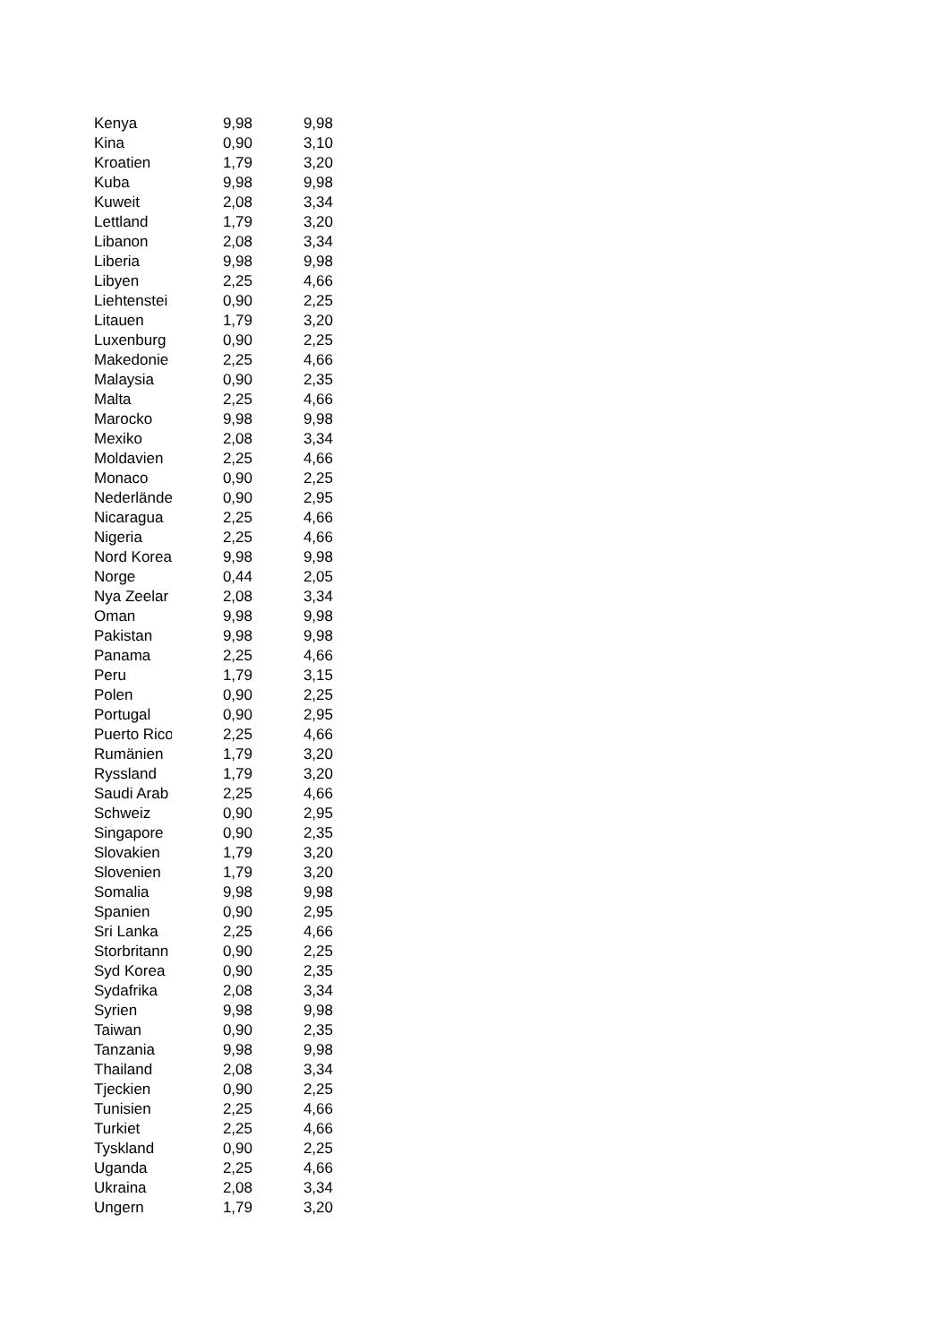| Kenya | 9,98 | 9,98 |
| Kina | 0,90 | 3,10 |
| Kroatien | 1,79 | 3,20 |
| Kuba | 9,98 | 9,98 |
| Kuweit | 2,08 | 3,34 |
| Lettland | 1,79 | 3,20 |
| Libanon | 2,08 | 3,34 |
| Liberia | 9,98 | 9,98 |
| Libyen | 2,25 | 4,66 |
| Liehtenstei | 0,90 | 2,25 |
| Litauen | 1,79 | 3,20 |
| Luxenburg | 0,90 | 2,25 |
| Makedonie | 2,25 | 4,66 |
| Malaysia | 0,90 | 2,35 |
| Malta | 2,25 | 4,66 |
| Marocko | 9,98 | 9,98 |
| Mexiko | 2,08 | 3,34 |
| Moldavien | 2,25 | 4,66 |
| Monaco | 0,90 | 2,25 |
| Nederlände | 0,90 | 2,95 |
| Nicaragua | 2,25 | 4,66 |
| Nigeria | 2,25 | 4,66 |
| Nord Korea | 9,98 | 9,98 |
| Norge | 0,44 | 2,05 |
| Nya Zeelar | 2,08 | 3,34 |
| Oman | 9,98 | 9,98 |
| Pakistan | 9,98 | 9,98 |
| Panama | 2,25 | 4,66 |
| Peru | 1,79 | 3,15 |
| Polen | 0,90 | 2,25 |
| Portugal | 0,90 | 2,95 |
| Puerto Rico | 2,25 | 4,66 |
| Rumänien | 1,79 | 3,20 |
| Ryssland | 1,79 | 3,20 |
| Saudi Arab | 2,25 | 4,66 |
| Schweiz | 0,90 | 2,95 |
| Singapore | 0,90 | 2,35 |
| Slovakien | 1,79 | 3,20 |
| Slovenien | 1,79 | 3,20 |
| Somalia | 9,98 | 9,98 |
| Spanien | 0,90 | 2,95 |
| Sri Lanka | 2,25 | 4,66 |
| Storbritann | 0,90 | 2,25 |
| Syd Korea | 0,90 | 2,35 |
| Sydafrika | 2,08 | 3,34 |
| Syrien | 9,98 | 9,98 |
| Taiwan | 0,90 | 2,35 |
| Tanzania | 9,98 | 9,98 |
| Thailand | 2,08 | 3,34 |
| Tjeckien | 0,90 | 2,25 |
| Tunisien | 2,25 | 4,66 |
| Turkiet | 2,25 | 4,66 |
| Tyskland | 0,90 | 2,25 |
| Uganda | 2,25 | 4,66 |
| Ukraina | 2,08 | 3,34 |
| Ungern | 1,79 | 3,20 |